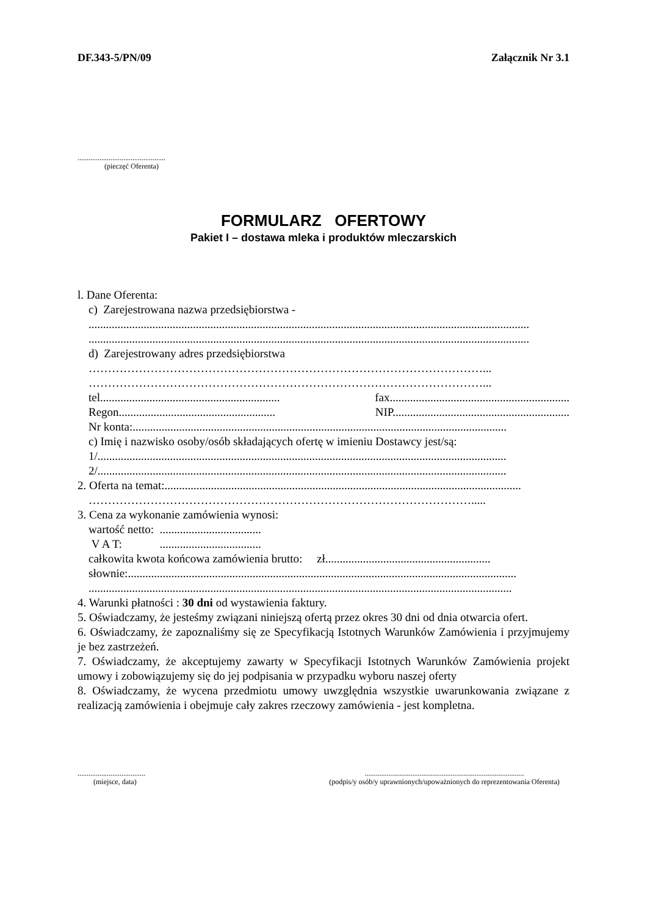DF.343-5/PN/09 Załącznik Nr 3.1
................................................
(pieczęć Oferenta)
FORMULARZ OFERTOWY
Pakiet I – dostawa mleka i produktów mleczarskich
l. Dane Oferenta:
c) Zarejestrowana nazwa przedsiębiorstwa -
........................................................................................................................................................
........................................................................................................................................................
d) Zarejestrowany adres przedsiębiorstwa
…………………………………………………………………………………………...
…………………………………………………………………………………………...
tel.............................................................. fax..............................................................
Regon...................................................... NIP.............................................................
Nr konta:.................................................................................................................................
c) Imię i nazwisko osoby/osób składających ofertę w imieniu Dostawcy jest/są:
1/.............................................................................................................................................
2/.............................................................................................................................................
2. Oferta na temat:...........................................................................................................................
……………………………………………………………………………………….....
3. Cena za wykonanie zamówienia wynosi:
wartość netto: ...................................
V A T: ...................................
całkowita kwota końcowa zamówienia brutto: zł.........................................................
słownie:......................................................................................................................................
..................................................................................................................................................
4. Warunki płatności : 30 dni od wystawienia faktury.
5. Oświadczamy, że jesteśmy związani niniejszą ofertą przez okres 30 dni od dnia otwarcia ofert.
6. Oświadczamy, że zapoznaliśmy się ze Specyfikacją Istotnych Warunków Zamówienia i przyjmujemy je bez zastrzeżeń.
7. Oświadczamy, że akceptujemy zawarty w Specyfikacji Istotnych Warunków Zamówienia projekt umowy i zobowiązujemy się do jej podpisania w przypadku wyboru naszej oferty
8. Oświadczamy, że wycena przedmiotu umowy uwzględnia wszystkie uwarunkowania związane z realizacją zamówienia i obejmuje cały zakres rzeczowy zamówienia - jest kompletna.
.....................................
(miejsce, data)
.......................................................................................
(podpis/y osób/y uprawnionych/upoważnionych do reprezentowania Oferenta)